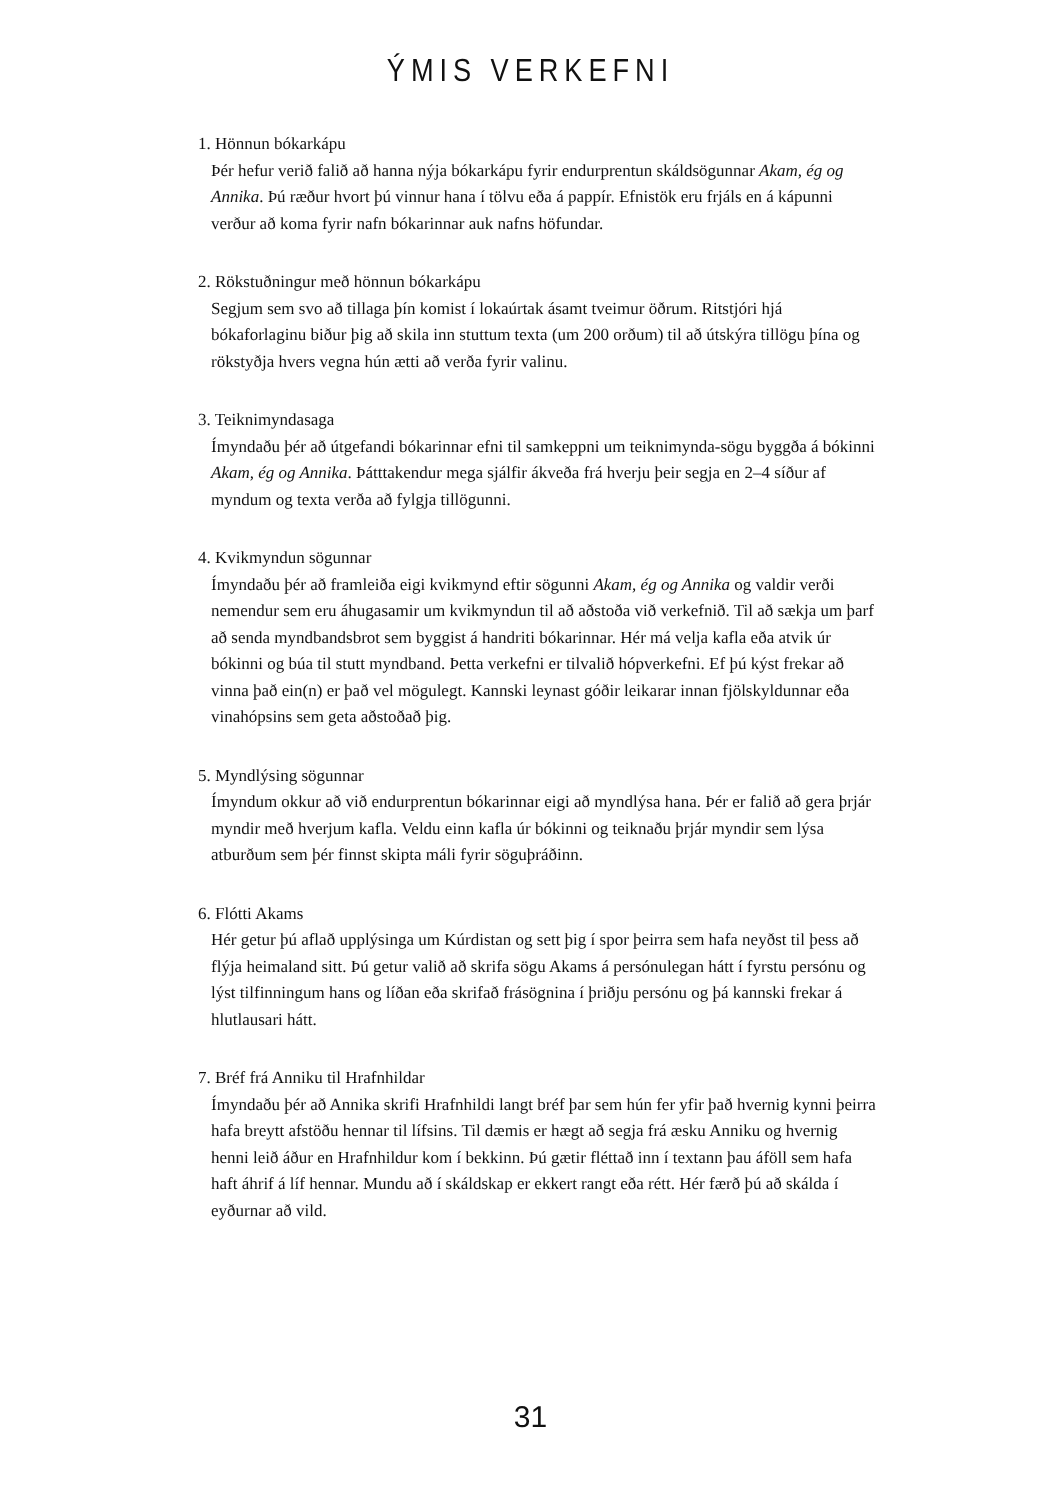ÝMIS VERKEFNI
1. Hönnun bókarkápu
Þér hefur verið falið að hanna nýja bókarkápu fyrir endurprentun skáldsögunnar Akam, ég og Annika. Þú ræður hvort þú vinnur hana í tölvu eða á pappír. Efnistök eru frjáls en á kápunni verður að koma fyrir nafn bókarinnar auk nafns höfundar.
2. Rökstuðningur með hönnun bókarkápu
Segjum sem svo að tillaga þín komist í lokaúrtak ásamt tveimur öðrum. Ritstjóri hjá bókaforlaginu biður þig að skila inn stuttum texta (um 200 orðum) til að útskýra tillögu þína og rökstyðja hvers vegna hún ætti að verða fyrir valinu.
3. Teiknimyndasaga
Ímyndaðu þér að útgefandi bókarinnar efni til samkeppni um teiknimynda-sögu byggða á bókinni Akam, ég og Annika. Þátttakendur mega sjálfir ákveða frá hverju þeir segja en 2–4 síður af myndum og texta verða að fylgja tillögunni.
4. Kvikmyndun sögunnar
Ímyndaðu þér að framleiða eigi kvikmynd eftir sögunni Akam, ég og Annika og valdir verði nemendur sem eru áhugasamir um kvikmyndun til að aðstoða við verkefnið. Til að sækja um þarf að senda myndbandsbrot sem byggist á handriti bókarinnar. Hér má velja kafla eða atvik úr bókinni og búa til stutt myndband. Þetta verkefni er tilvalið hópverkefni. Ef þú kýst frekar að vinna það ein(n) er það vel mögulegt. Kannski leynast góðir leikarar innan fjölskyldunnar eða vinahópsins sem geta aðstoðað þig.
5. Myndlýsing sögunnar
Ímyndum okkur að við endurprentun bókarinnar eigi að myndlýsa hana. Þér er falið að gera þrjár myndir með hverjum kafla. Veldu einn kafla úr bókinni og teiknaðu þrjár myndir sem lýsa atburðum sem þér finnst skipta máli fyrir söguþráðinn.
6. Flótti Akams
Hér getur þú aflað upplýsinga um Kúrdistan og sett þig í spor þeirra sem hafa neyðst til þess að flýja heimaland sitt. Þú getur valið að skrifa sögu Akams á persónulegan hátt í fyrstu persónu og lýst tilfinningum hans og líðan eða skrifað frásögnina í þriðju persónu og þá kannski frekar á hlutlausari hátt.
7. Bréf frá Anniku til Hrafnhildar
Ímyndaðu þér að Annika skrifi Hrafnhildi langt bréf þar sem hún fer yfir það hvernig kynni þeirra hafa breytt afstöðu hennar til lífsins. Til dæmis er hægt að segja frá æsku Anniku og hvernig henni leið áður en Hrafnhildur kom í bekkinn. Þú gætir fléttað inn í textann þau áföll sem hafa haft áhrif á líf hennar. Mundu að í skáldskap er ekkert rangt eða rétt. Hér færð þú að skálda í eyðurnar að vild.
31